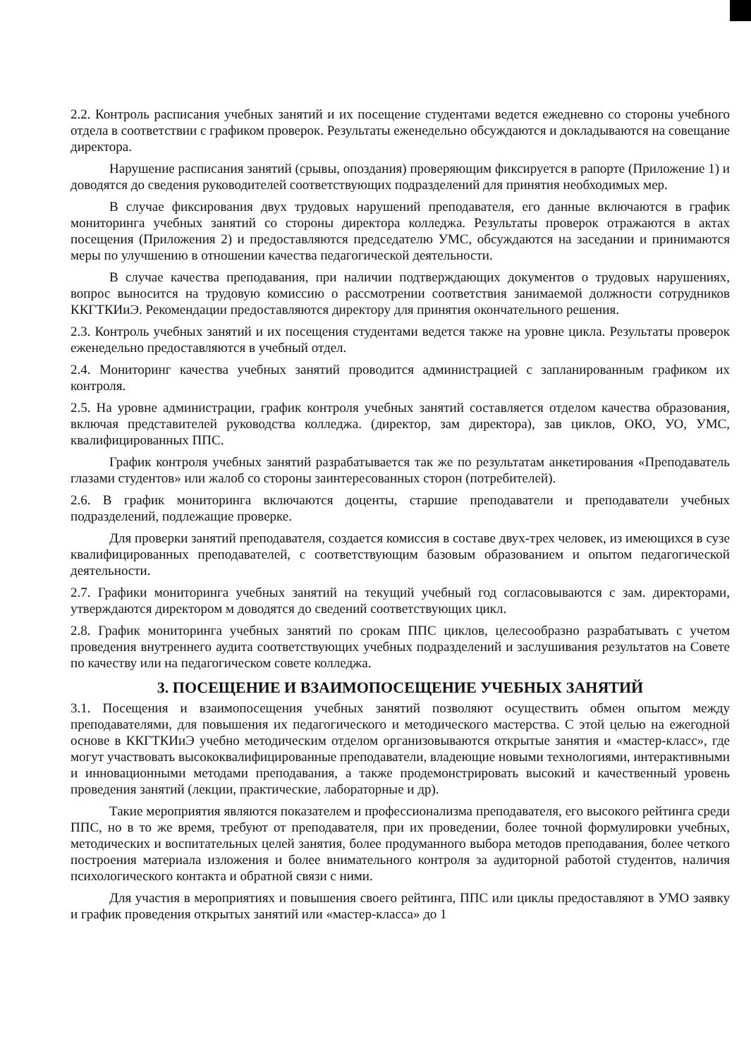2.2. Контроль расписания учебных занятий и их посещение студентами ведется ежедневно со стороны учебного отдела в соответствии с графиком проверок. Результаты еженедельно обсуждаются и докладываются на совещание директора.
Нарушение расписания занятий (срывы, опоздания) проверяющим фиксируется в рапорте (Приложение 1) и доводятся до сведения руководителей соответствующих подразделений для принятия необходимых мер.
В случае фиксирования двух трудовых нарушений преподавателя, его данные включаются в график мониторинга учебных занятий со стороны директора колледжа. Результаты проверок отражаются в актах посещения (Приложения 2) и предоставляются председателю УМС, обсуждаются на заседании и принимаются меры по улучшению в отношении качества педагогической деятельности.
В случае качества преподавания, при наличии подтверждающих документов о трудовых нарушениях, вопрос выносится на трудовую комиссию о рассмотрении соответствия занимаемой должности сотрудников ККГТКИиЭ. Рекомендации предоставляются директору для принятия окончательного решения.
2.3. Контроль учебных занятий и их посещения студентами ведется также на уровне цикла. Результаты проверок еженедельно предоставляются в учебный отдел.
2.4. Мониторинг качества учебных занятий проводится администрацией с запланированным графиком их контроля.
2.5. На уровне администрации, график контроля учебных занятий составляется отделом качества образования, включая представителей руководства колледжа. (директор, зам директора), зав циклов, ОКО, УО, УМС, квалифицированных ППС.
График контроля учебных занятий разрабатывается так же по результатам анкетирования «Преподаватель глазами студентов» или жалоб со стороны заинтересованных сторон (потребителей).
2.6. В график мониторинга включаются доценты, старшие преподаватели и преподаватели учебных подразделений, подлежащие проверке.
Для проверки занятий преподавателя, создается комиссия в составе двух-трех человек, из имеющихся в сузе квалифицированных преподавателей, с соответствующим базовым образованием и опытом педагогической деятельности.
2.7. Графики мониторинга учебных занятий на текущий учебный год согласовываются с зам. директорами, утверждаются директором м доводятся до сведений соответствующих цикл.
2.8. График мониторинга учебных занятий по срокам ППС циклов, целесообразно разрабатывать с учетом проведения внутреннего аудита соответствующих учебных подразделений и заслушивания результатов на Совете по качеству или на педагогическом совете колледжа.
3. ПОСЕЩЕНИЕ И ВЗАИМОПОСЕЩЕНИЕ УЧЕБНЫХ ЗАНЯТИЙ
3.1. Посещения и взаимопосещения учебных занятий позволяют осуществить обмен опытом между преподавателями, для повышения их педагогического и методического мастерства. С этой целью на ежегодной основе в ККГТКИиЭ учебно методическим отделом организовываются открытые занятия и «мастер-класс», где могут участвовать высококвалифицированные преподаватели, владеющие новыми технологиями, интерактивными и инновационными методами преподавания, а также продемонстрировать высокий и качественный уровень проведения занятий (лекции, практические, лабораторные и др).
Такие мероприятия являются показателем и профессионализма преподавателя, его высокого рейтинга среди ППС, но в то же время, требуют от преподавателя, при их проведении, более точной формулировки учебных, методических и воспитательных целей занятия, более продуманного выбора методов преподавания, более четкого построения материала изложения и более внимательного контроля за аудиторной работой студентов, наличия психологического контакта и обратной связи с ними.
Для участия в мероприятиях и повышения своего рейтинга, ППС или циклы предоставляют в УМО заявку и график проведения открытых занятий или «мастер-класса» до 1